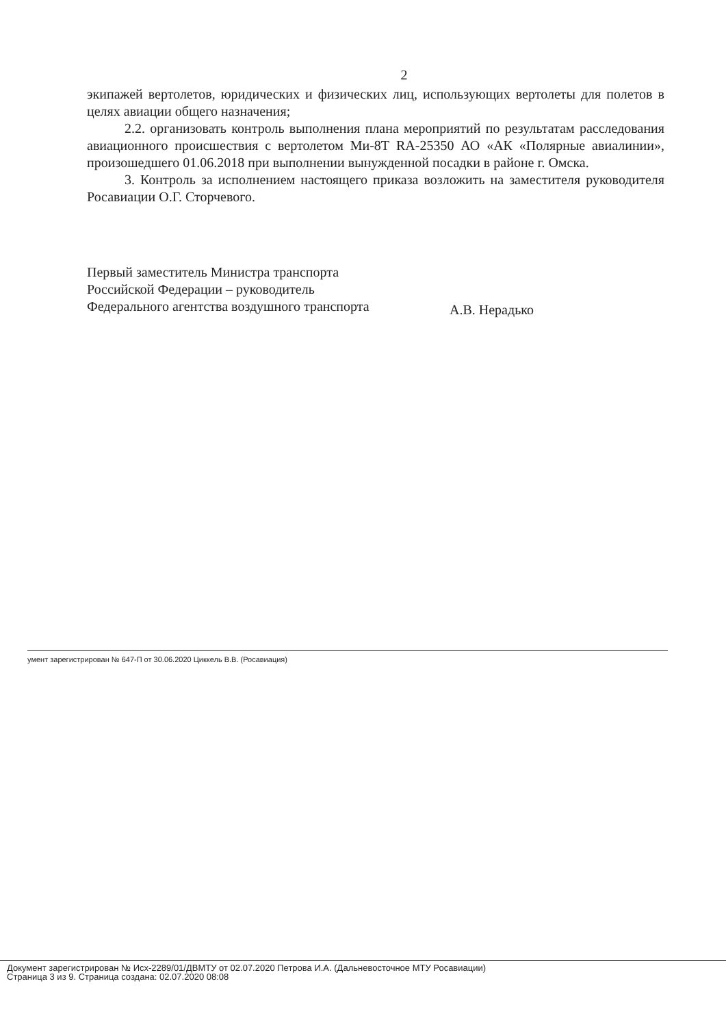2
экипажей вертолетов, юридических и физических лиц, использующих вертолеты для полетов в целях авиации общего назначения;
2.2. организовать контроль выполнения плана мероприятий по результатам расследования авиационного происшествия с вертолетом Ми-8Т RA-25350 АО «АК «Полярные авиалинии», произошедшего 01.06.2018 при выполнении вынужденной посадки в районе г. Омска.
3. Контроль за исполнением настоящего приказа возложить на заместителя руководителя Росавиации О.Г. Сторчевого.
Первый заместитель Министра транспорта
Российской Федерации – руководитель
Федерального агентства воздушного транспорта
А.В. Нерадько
умент зарегистрирован № 647-П от 30.06.2020 Циккель В.В. (Росавиация)
Документ зарегистрирован № Исх-2289/01/ДВМТУ от 02.07.2020 Петрова И.А. (Дальневосточное МТУ Росавиации)
Страница 3 из 9. Страница создана: 02.07.2020 08:08